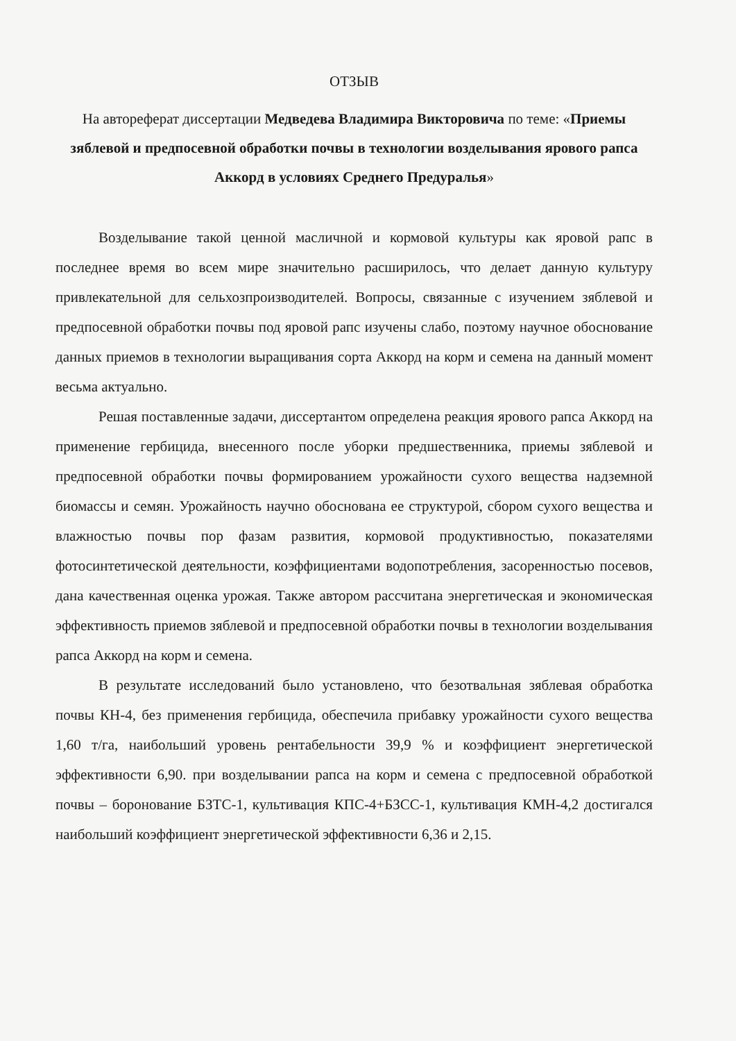ОТЗЫВ
На автореферат диссертации Медведева Владимира Викторовича по теме: «Приемы зяблевой и предпосевной обработки почвы в технологии возделывания ярового рапса Аккорд в условиях Среднего Предуралья»
Возделывание такой ценной масличной и кормовой культуры как яровой рапс в последнее время во всем мире значительно расширилось, что делает данную культуру привлекательной для сельхозпроизводителей. Вопросы, связанные с изучением зяблевой и предпосевной обработки почвы под яровой рапс изучены слабо, поэтому научное обоснование данных приемов в технологии выращивания сорта Аккорд на корм и семена на данный момент весьма актуально.
Решая поставленные задачи, диссертантом определена реакция ярового рапса Аккорд на применение гербицида, внесенного после уборки предшественника, приемы зяблевой и предпосевной обработки почвы формированием урожайности сухого вещества надземной биомассы и семян. Урожайность научно обоснована ее структурой, сбором сухого вещества и влажностью почвы пор фазам развития, кормовой продуктивностью, показателями фотосинтетической деятельности, коэффициентами водопотребления, засоренностью посевов, дана качественная оценка урожая. Также автором рассчитана энергетическая и экономическая эффективность приемов зяблевой и предпосевной обработки почвы в технологии возделывания рапса Аккорд на корм и семена.
В результате исследований было установлено, что безотвальная зяблевая обработка почвы КН-4, без применения гербицида, обеспечила прибавку урожайности сухого вещества 1,60 т/га, наибольший уровень рентабельности 39,9 % и коэффициент энергетической эффективности 6,90. при возделывании рапса на корм и семена с предпосевной обработкой почвы – боронование БЗТС-1, культивация КПС-4+БЗСС-1, культивация КМН-4,2 достигался наибольший коэффициент энергетической эффективности 6,36 и 2,15.